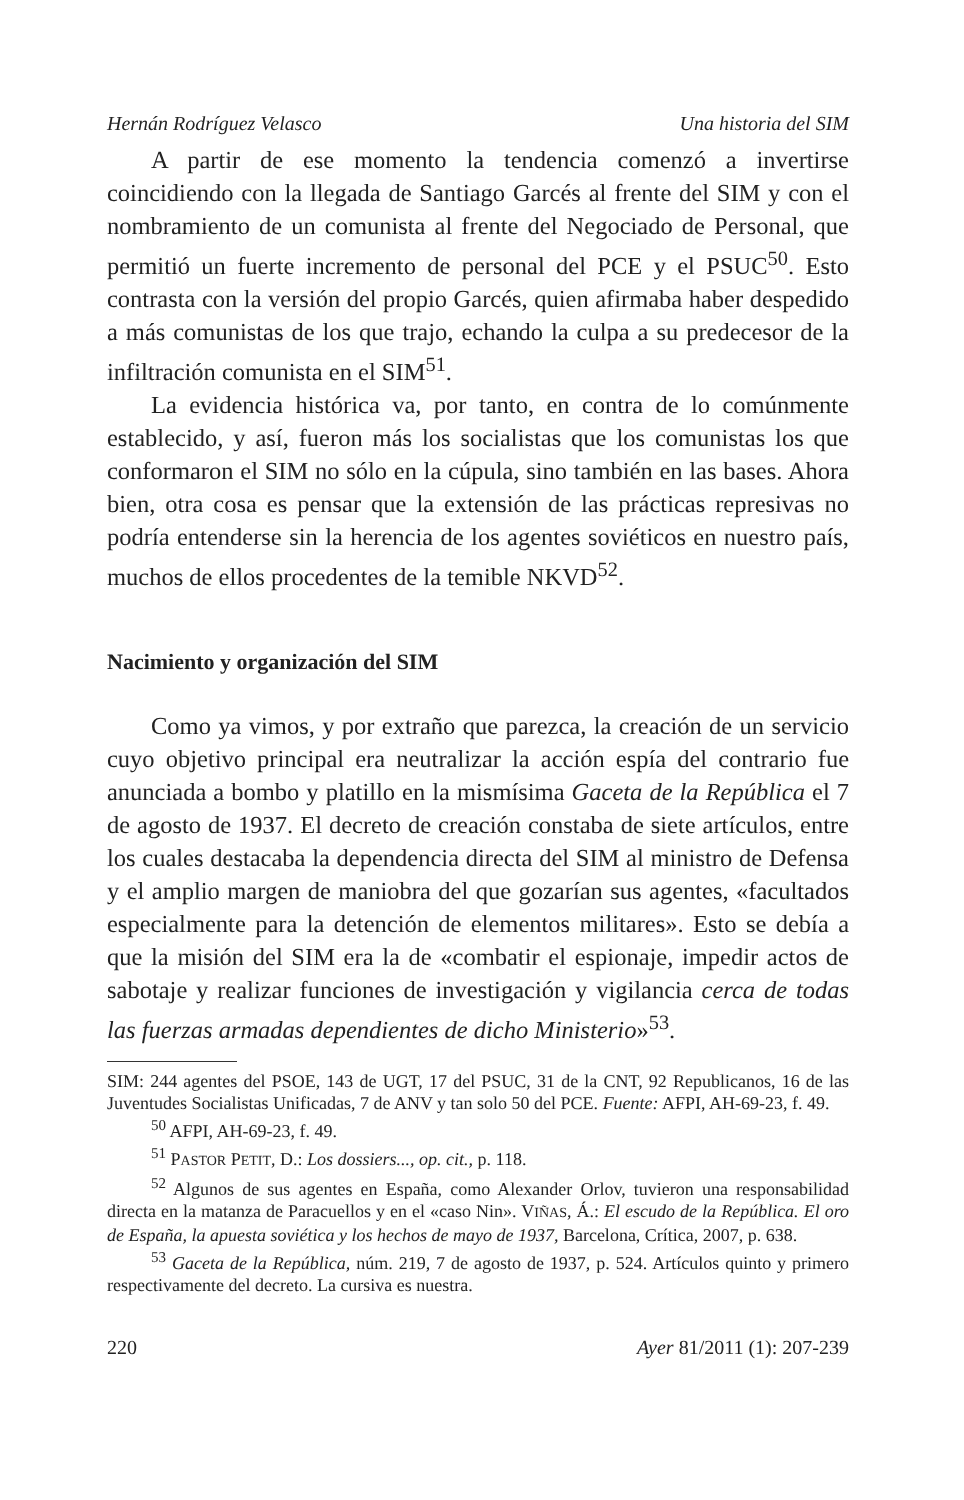Hernán Rodríguez Velasco Una historia del SIM
A partir de ese momento la tendencia comenzó a invertirse coincidiendo con la llegada de Santiago Garcés al frente del SIM y con el nombramiento de un comunista al frente del Negociado de Personal, que permitió un fuerte incremento de personal del PCE y el PSUC<sup>50</sup>. Esto contrasta con la versión del propio Garcés, quien afirmaba haber despedido a más comunistas de los que trajo, echando la culpa a su predecesor de la infiltración comunista en el SIM<sup>51</sup>.
La evidencia histórica va, por tanto, en contra de lo comúnmente establecido, y así, fueron más los socialistas que los comunistas los que conformaron el SIM no sólo en la cúpula, sino también en las bases. Ahora bien, otra cosa es pensar que la extensión de las prácticas represivas no podría entenderse sin la herencia de los agentes soviéticos en nuestro país, muchos de ellos procedentes de la temible NKVD<sup>52</sup>.
Nacimiento y organización del SIM
Como ya vimos, y por extraño que parezca, la creación de un servicio cuyo objetivo principal era neutralizar la acción espía del contrario fue anunciada a bombo y platillo en la mismísima Gaceta de la República el 7 de agosto de 1937. El decreto de creación constaba de siete artículos, entre los cuales destacaba la dependencia directa del SIM al ministro de Defensa y el amplio margen de maniobra del que gozarían sus agentes, «facultados especialmente para la detención de elementos militares». Esto se debía a que la misión del SIM era la de «combatir el espionaje, impedir actos de sabotaje y realizar funciones de investigación y vigilancia cerca de todas las fuerzas armadas dependientes de dicho Ministerio»<sup>53</sup>.
SIM: 244 agentes del PSOE, 143 de UGT, 17 del PSUC, 31 de la CNT, 92 Republicanos, 16 de las Juventudes Socialistas Unificadas, 7 de ANV y tan solo 50 del PCE. Fuente: AFPI, AH-69-23, f. 49.
<sup>50</sup> AFPI, AH-69-23, f. 49.
<sup>51</sup> PASTOR PETIT, D.: Los dossiers..., op. cit., p. 118.
<sup>52</sup> Algunos de sus agentes en España, como Alexander Orlov, tuvieron una responsabilidad directa en la matanza de Paracuellos y en el «caso Nin». VIÑAS, Á.: El escudo de la República. El oro de España, la apuesta soviética y los hechos de mayo de 1937, Barcelona, Crítica, 2007, p. 638.
<sup>53</sup> Gaceta de la República, núm. 219, 7 de agosto de 1937, p. 524. Artículos quinto y primero respectivamente del decreto. La cursiva es nuestra.
220 Ayer 81/2011 (1): 207-239